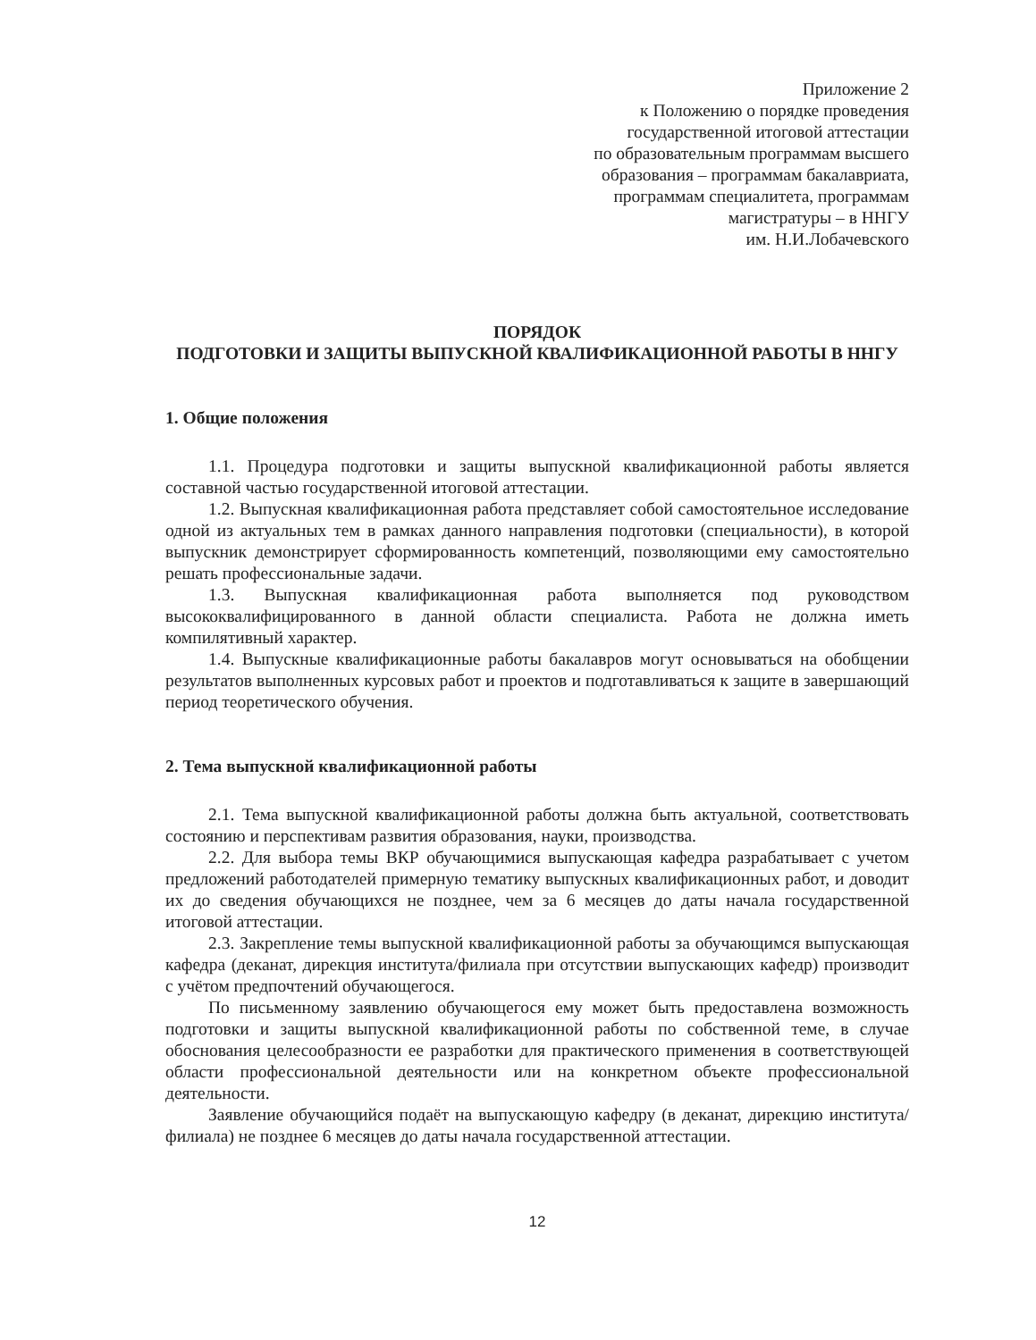Приложение 2
к Положению о порядке проведения
государственной итоговой аттестации
по образовательным программам высшего
образования – программам бакалавриата,
программам специалитета, программам
магистратуры – в ННГУ
им. Н.И.Лобачевского
ПОРЯДОК
ПОДГОТОВКИ И ЗАЩИТЫ ВЫПУСКНОЙ КВАЛИФИКАЦИОННОЙ РАБОТЫ В ННГУ
1. Общие положения
1.1. Процедура подготовки и защиты выпускной квалификационной работы является составной частью государственной итоговой аттестации.
1.2. Выпускная квалификационная работа представляет собой самостоятельное исследование одной из актуальных тем в рамках данного направления подготовки (специальности), в которой выпускник демонстрирует сформированность компетенций, позволяющими ему самостоятельно решать профессиональные задачи.
1.3. Выпускная квалификационная работа выполняется под руководством высококвалифицированного в данной области специалиста. Работа не должна иметь компилятивный характер.
1.4. Выпускные квалификационные работы бакалавров могут основываться на обобщении результатов выполненных курсовых работ и проектов и подготавливаться к защите в завершающий период теоретического обучения.
2. Тема выпускной квалификационной работы
2.1. Тема выпускной квалификационной работы должна быть актуальной, соответствовать состоянию и перспективам развития образования, науки, производства.
2.2. Для выбора темы ВКР обучающимися выпускающая кафедра разрабатывает с учетом предложений работодателей примерную тематику выпускных квалификационных работ, и доводит их до сведения обучающихся не позднее, чем за 6 месяцев до даты начала государственной итоговой аттестации.
2.3. Закрепление темы выпускной квалификационной работы за обучающимся выпускающая кафедра (деканат, дирекция института/филиала при отсутствии выпускающих кафедр) производит с учётом предпочтений обучающегося.
По письменному заявлению обучающегося ему может быть предоставлена возможность подготовки и защиты выпускной квалификационной работы по собственной теме, в случае обоснования целесообразности ее разработки для практического применения в соответствующей области профессиональной деятельности или на конкретном объекте профессиональной деятельности.
Заявление обучающийся подаёт на выпускающую кафедру (в деканат, дирекцию института/филиала) не позднее 6 месяцев до даты начала государственной аттестации.
12